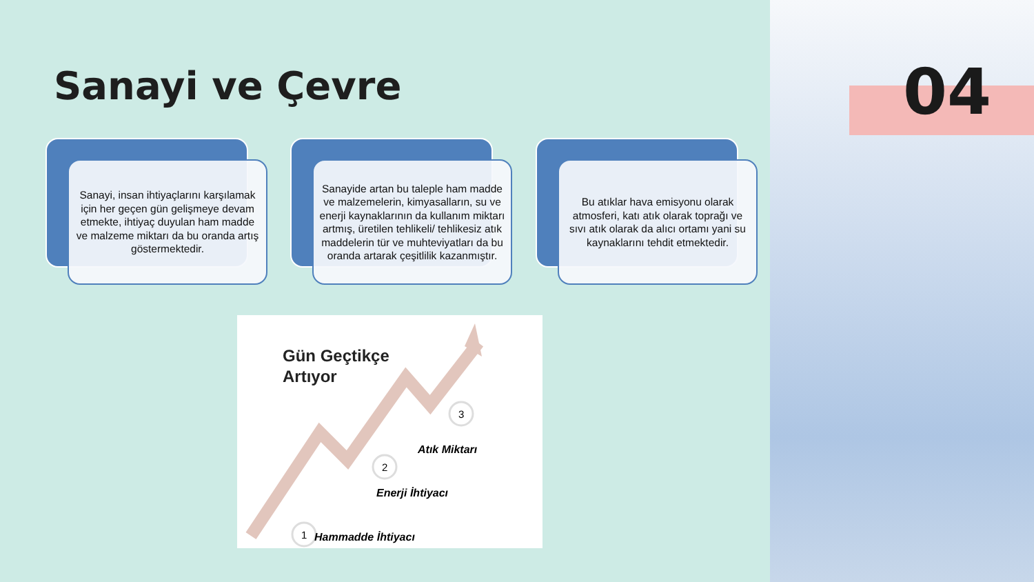04
Sanayi ve Çevre
Sanayi, insan ihtiyaçlarını karşılamak için her geçen gün gelişmeye devam etmekte, ihtiyaç duyulan ham madde ve malzeme miktarı da bu oranda artış göstermektedir.
Sanayide artan bu taleple ham madde ve malzemelerin, kimyasalların, su ve enerji kaynaklarının da kullanım miktarı artmış, üretilen tehlikeli/ tehlikesiz atık maddelerin tür ve muhteviyatları da bu oranda artarak çeşitlilik kazanmıştır.
Bu atıklar hava emisyonu olarak atmosferi, katı atık olarak toprağı ve sıvı atık olarak da alıcı ortamı yani su kaynaklarını tehdit etmektedir.
1
2
3
Gün Geçtikçe
Artıyor
Atık Miktarı
Enerji İhtiyacı
Hammadde İhtiyacı